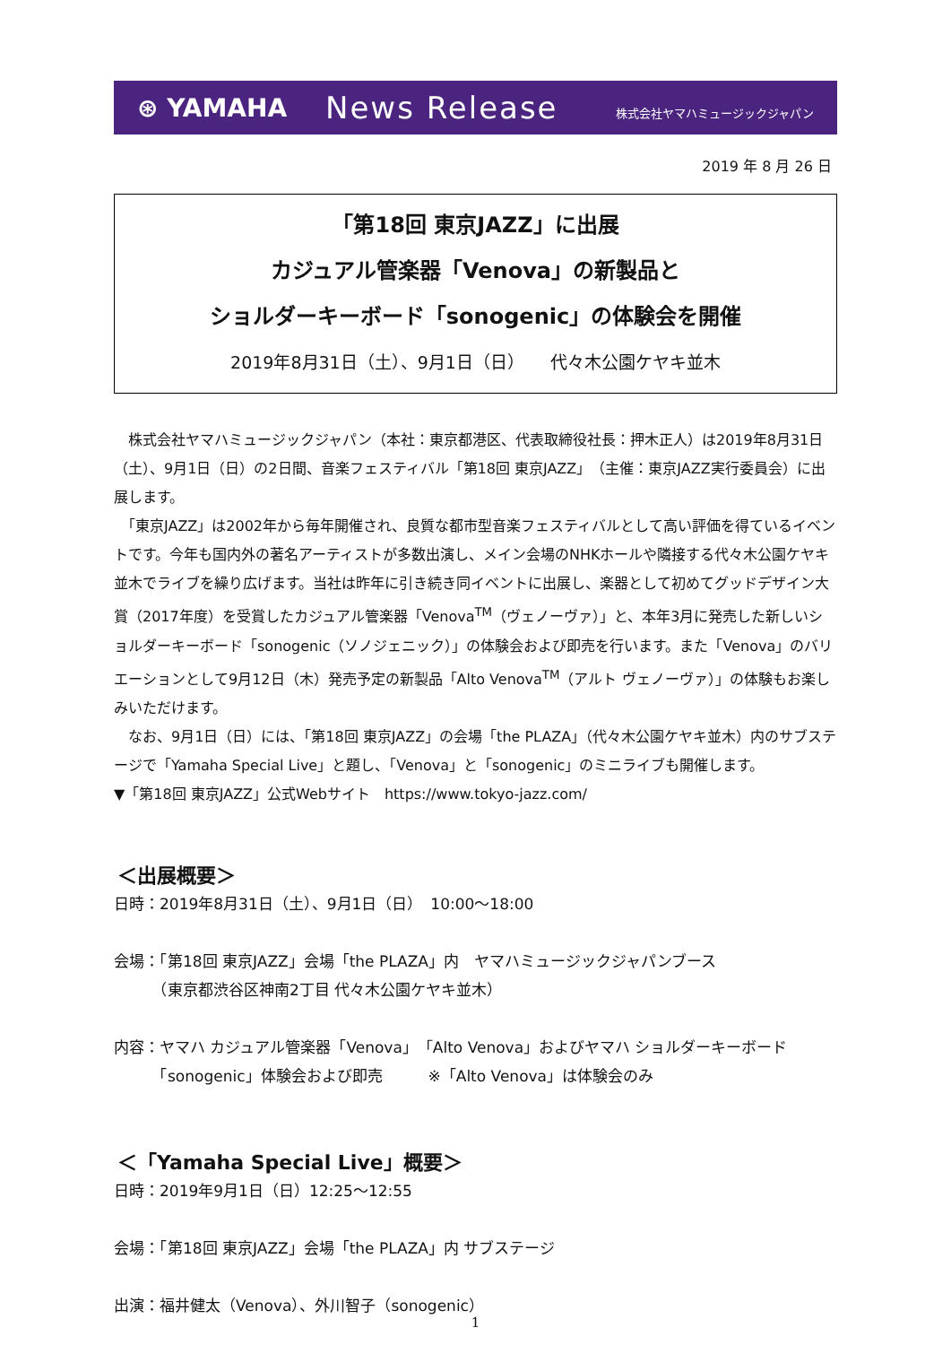⊛ YAMAHA
News Release
株式会社ヤマハミュージックジャパン
2019 年 8 月 26 日
「第18回 東京JAZZ」に出展
カジュアル管楽器「Venova」の新製品と
ショルダーキーボード「sonogenic」の体験会を開催
2019年8月31日（土）、9月1日（日）　　代々木公園ケヤキ並木
　株式会社ヤマハミュージックジャパン（本社：東京都港区、代表取締役社長：押木正人）は2019年8月31日（土）、9月1日（日）の2日間、音楽フェスティバル「第18回 東京JAZZ」（主催：東京JAZZ実行委員会）に出展します。
　「東京JAZZ」は2002年から毎年開催され、良質な都市型音楽フェスティバルとして高い評価を得ているイベントです。今年も国内外の著名アーティストが多数出演し、メイン会場のNHKホールや隣接する代々木公園ケヤキ並木でライブを繰り広げます。当社は昨年に引き続き同イベントに出展し、楽器として初めてグッドデザイン大賞（2017年度）を受賞したカジュアル管楽器「Venova<sup>TM</sup>（ヴェノーヴァ）」と、本年3月に発売した新しいショルダーキーボード「sonogenic（ソノジェニック）」の体験会および即売を行います。また「Venova」のバリエーションとして9月12日（木）発売予定の新製品「Alto Venova<sup>TM</sup>（アルト ヴェノーヴァ）」の体験もお楽しみいただけます。
　なお、9月1日（日）には、「第18回 東京JAZZ」の会場「the PLAZA」（代々木公園ケヤキ並木）内のサブステージで「Yamaha Special Live」と題し、「Venova」と「sonogenic」のミニライブも開催します。
▼「第18回 東京JAZZ」公式Webサイト　https://www.tokyo-jazz.com/
＜出展概要＞
日時：2019年8月31日（土）、9月1日（日）　10:00～18:00
会場：「第18回 東京JAZZ」会場「the PLAZA」内　ヤマハミュージックジャパンブース
　　　（東京都渋谷区神南2丁目 代々木公園ケヤキ並木）
内容：ヤマハ カジュアル管楽器「Venova」「Alto Venova」およびヤマハ ショルダーキーボード
　　　「sonogenic」体験会および即売　　　※「Alto Venova」は体験会のみ
＜「Yamaha Special Live」概要＞
日時：2019年9月1日（日）12:25～12:55
会場：「第18回 東京JAZZ」会場「the PLAZA」内 サブステージ
出演：福井健太（Venova）、外川智子（sonogenic）
1